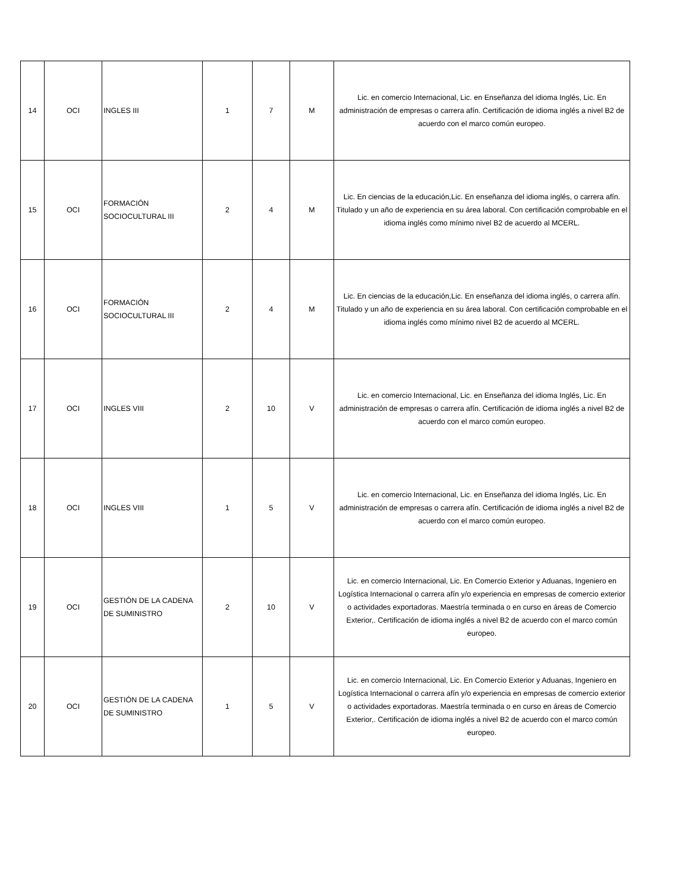| 14 | OCI | INGLES III | 1 | 7 | M | Lic. en comercio Internacional, Lic. en Enseñanza del idioma Inglés, Lic. En administración de empresas o carrera afín. Certificación de idioma inglés a nivel B2 de acuerdo con el marco común europeo. |
| 15 | OCI | FORMACIÓN SOCIOCULTURAL III | 2 | 4 | M | Lic. En ciencias de la educación,Lic. En enseñanza del idioma inglés, o carrera afín. Titulado y un año de experiencia en su área laboral. Con certificación comprobable en el idioma inglés como mínimo nivel B2 de acuerdo al MCERL. |
| 16 | OCI | FORMACIÓN SOCIOCULTURAL III | 2 | 4 | M | Lic. En ciencias de la educación,Lic. En enseñanza del idioma inglés, o carrera afín. Titulado y un año de experiencia en su área laboral. Con certificación comprobable en el idioma inglés como mínimo nivel B2 de acuerdo al MCERL. |
| 17 | OCI | INGLES VIII | 2 | 10 | V | Lic. en comercio Internacional, Lic. en Enseñanza del idioma Inglés, Lic. En administración de empresas o carrera afín. Certificación de idioma inglés a nivel B2 de acuerdo con el marco común europeo. |
| 18 | OCI | INGLES VIII | 1 | 5 | V | Lic. en comercio Internacional, Lic. en Enseñanza del idioma Inglés, Lic. En administración de empresas o carrera afín. Certificación de idioma inglés a nivel B2 de acuerdo con el marco común europeo. |
| 19 | OCI | GESTIÓN DE LA CADENA DE SUMINISTRO | 2 | 10 | V | Lic. en comercio Internacional, Lic. En Comercio Exterior y Aduanas, Ingeniero en Logística Internacional o carrera afín y/o experiencia en empresas de comercio exterior o actividades exportadoras. Maestría terminada o en curso en áreas de Comercio Exterior,. Certificación de idioma inglés a nivel B2 de acuerdo con el marco común europeo. |
| 20 | OCI | GESTIÓN DE LA CADENA DE SUMINISTRO | 1 | 5 | V | Lic. en comercio Internacional, Lic. En Comercio Exterior y Aduanas, Ingeniero en Logística Internacional o carrera afín y/o experiencia en empresas de comercio exterior o actividades exportadoras. Maestría terminada o en curso en áreas de Comercio Exterior,. Certificación de idioma inglés a nivel B2 de acuerdo con el marco común europeo. |